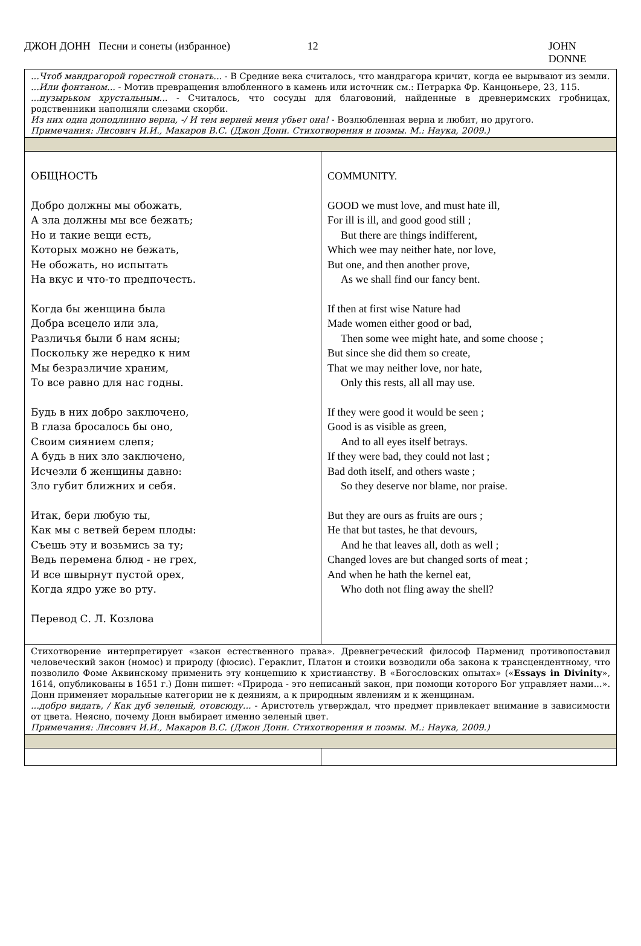ДЖОН ДОНН Песни и сонеты (избранное) 12 JOHN DONNE
| ...Чтоб мандрагорой горестной стонать... - В Средние века считалось, что мандрагора кричит, когда ее вырывают из земли. ...Или фонтаном... - Мотив превращения влюбленного в камень или источник см.: Петрарка Фр. Канцоньере, 23, 115. ...пузырьком хрустальным... - Считалось, что сосуды для благовоний, найденные в древнеримских гробницах, родственники наполняли слезами скорби. Из них одна доподлинно верна, -/ И тем верней меня убьет она! - Возлюбленная верна и любит, но другого. Примечания: Лисович И.И., Макаров В.С. (Джон Донн. Стихотворения и поэмы. М.: Наука, 2009.) | |
| ОБЩНОСТЬ Добро должны мы обожать, А зла должны мы все бежать; Но и такие вещи есть, Которых можно не бежать, Не обожать, но испытать На вкус и что-то предпочесть. Когда бы женщина была Добра всецело или зла, Различья были б нам ясны; Поскольку же нередко к ним Мы безразличие храним, То все равно для нас годны. Будь в них добро заключено, В глаза бросалось бы оно, Своим сиянием слепя; А будь в них зло заключено, Исчезли б женщины давно: Зло губит ближних и себя. Итак, бери любую ты, Как мы с ветвей берем плоды: Съешь эту и возьмись за ту; Ведь перемена блюд - не грех, И все швырнут пустой орех, Когда ядро уже во рту. Перевод С. Л. Козлова | COMMUNITY. GOOD we must love, and must hate ill, For ill is ill, and good good still ; But there are things indifferent, Which wee may neither hate, nor love, But one, and then another prove, As we shall find our fancy bent. If then at first wise Nature had Made women either good or bad, Then some wee might hate, and some choose ; But since she did them so create, That we may neither love, nor hate, Only this rests, all all may use. If they were good it would be seen ; Good is as visible as green, And to all eyes itself betrays. If they were bad, they could not last ; Bad doth itself, and others waste ; So they deserve nor blame, nor praise. But they are ours as fruits are ours ; He that but tastes, he that devours, And he that leaves all, doth as well ; Changed loves are but changed sorts of meat ; And when he hath the kernel eat, Who doth not fling away the shell? |
| Стихотворение интерпретирует «закон естественного права». Древнегреческий философ Парменид противопоставил человеческий закон (номос) и природу (фюсис). Гераклит, Платон и стоики возводили оба закона к трансцендентному, что позволило Фоме Аквинскому применить эту концепцию к христианству. В «Богословских опытах» (« Essays in Divinity », 1614, опубликованы в 1651 г.) Донн пишет: «Природа - это неписаный закон, при помощи которого Бог управляет нами...». Донн применяет моральные категории не к деяниям, а к природным явлениям и к женщинам. ...добро видать, / Как дуб зеленый, отовсюду... - Аристотель утверждал, что предмет привлекает внимание в зависимости от цвета. Неясно, почему Донн выбирает именно зеленый цвет. Примечания: Лисович И.И., Макаров В.С. (Джон Донн. Стихотворения и поэмы. М.: Наука, 2009.) | |